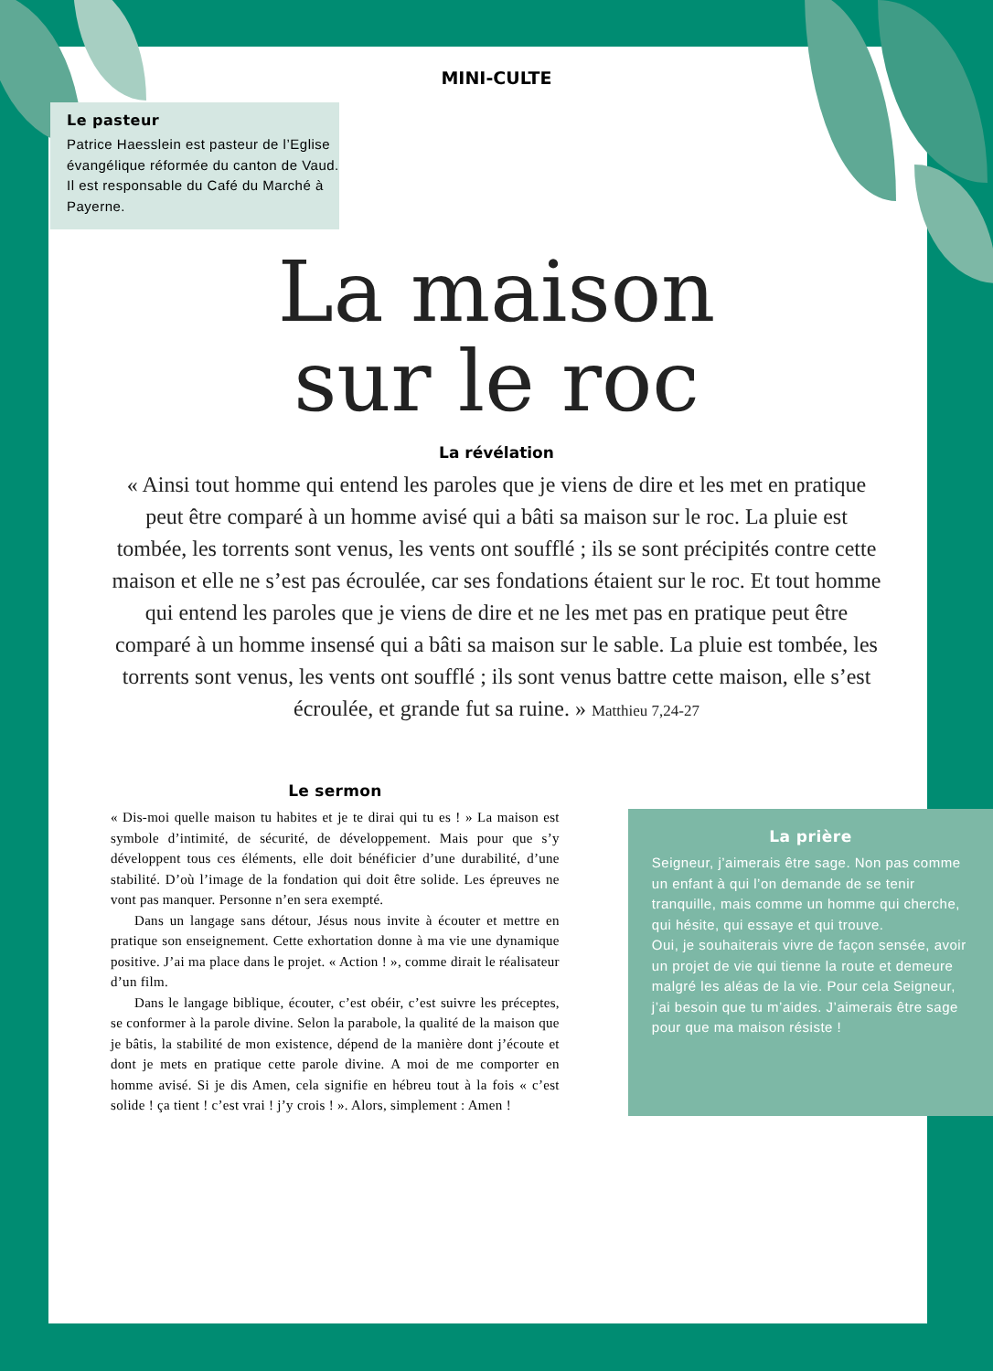MINI-CULTE
Le pasteur
Patrice Haesslein est pasteur de l’Eglise évangélique réformée du canton de Vaud. Il est responsable du Café du Marché à Payerne.
La maison
sur le roc
La révélation
« Ainsi tout homme qui entend les paroles que je viens de dire et les met en pratique peut être comparé à un homme avisé qui a bâti sa maison sur le roc. La pluie est tombée, les torrents sont venus, les vents ont soufflé ; ils se sont précipités contre cette maison et elle ne s’est pas écroulée, car ses fondations étaient sur le roc. Et tout homme qui entend les paroles que je viens de dire et ne les met pas en pratique peut être comparé à un homme insensé qui a bâti sa maison sur le sable. La pluie est tombée, les torrents sont venus, les vents ont soufflé ; ils sont venus battre cette maison, elle s’est écroulée, et grande fut sa ruine. » Matthieu 7,24-27
Le sermon
« Dis-moi quelle maison tu habites et je te dirai qui tu es ! » La maison est symbole d’intimité, de sécurité, de développement. Mais pour que s’y développent tous ces éléments, elle doit bénéficier d’une durabilité, d’une stabilité. D’où l’image de la fondation qui doit être solide. Les épreuves ne vont pas manquer. Personne n’en sera exempté.
Dans un langage sans détour, Jésus nous invite à écouter et mettre en pratique son enseignement. Cette exhortation donne à ma vie une dynamique positive. J’ai ma place dans le projet. « Action ! », comme dirait le réalisateur d’un film.
Dans le langage biblique, écouter, c’est obéir, c’est suivre les préceptes, se conformer à la parole divine. Selon la parabole, la qualité de la maison que je bâtis, la stabilité de mon existence, dépend de la manière dont j’écoute et dont je mets en pratique cette parole divine. A moi de me comporter en homme avisé. Si je dis Amen, cela signifie en hébreu tout à la fois « c’est solide ! ça tient ! c’est vrai ! j’y crois ! ». Alors, simplement : Amen !
La prière
Seigneur, j’aimerais être sage. Non pas comme un enfant à qui l’on demande de se tenir tranquille, mais comme un homme qui cherche, qui hésite, qui essaye et qui trouve.
Oui, je souhaiterais vivre de façon sensée, avoir un projet de vie qui tienne la route et demeure malgré les aléas de la vie. Pour cela Seigneur, j’ai besoin que tu m’aides. J’aimerais être sage pour que ma maison résiste !